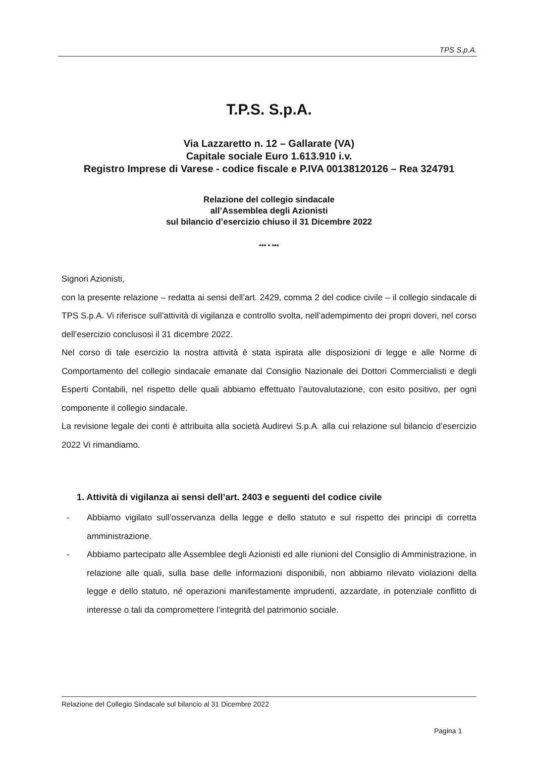TPS S.p.A.
T.P.S. S.p.A.
Via Lazzaretto n. 12 – Gallarate (VA)
Capitale sociale Euro 1.613.910 i.v.
Registro Imprese di Varese - codice fiscale e P.IVA 00138120126 – Rea 324791
Relazione del collegio sindacale
all’Assemblea degli Azionisti
sul bilancio d’esercizio chiuso il 31 Dicembre 2022
*** * ***
Signori Azionisti,
con la presente relazione – redatta ai sensi dell’art. 2429, comma 2 del codice civile – il collegio sindacale di TPS S.p.A. Vi riferisce sull’attività di vigilanza e controllo svolta, nell’adempimento dei propri doveri, nel corso dell’esercizio conclusosi il 31 dicembre 2022.
Nel corso di tale esercizio la nostra attività è stata ispirata alle disposizioni di legge e alle Norme di Comportamento del collegio sindacale emanate dal Consiglio Nazionale dei Dottori Commercialisti e degli Esperti Contabili, nel rispetto delle quali abbiamo effettuato l’autovalutazione, con esito positivo, per ogni componente il collegio sindacale.
La revisione legale dei conti è attribuita alla società Audirevi S.p.A. alla cui relazione sul bilancio d’esercizio 2022 Vi rimandiamo.
1. Attività di vigilanza ai sensi dell’art. 2403 e seguenti del codice civile
- Abbiamo vigilato sull’osservanza della legge e dello statuto e sul rispetto dei principi di corretta amministrazione.
- Abbiamo partecipato alle Assemblee degli Azionisti ed alle riunioni del Consiglio di Amministrazione, in relazione alle quali, sulla base delle informazioni disponibili, non abbiamo rilevato violazioni della legge e dello statuto, né operazioni manifestamente imprudenti, azzardate, in potenziale conflitto di interesse o tali da compromettere l’integrità del patrimonio sociale.
Relazione del Collegio Sindacale sul bilancio al 31 Dicembre 2022
Pagina 1